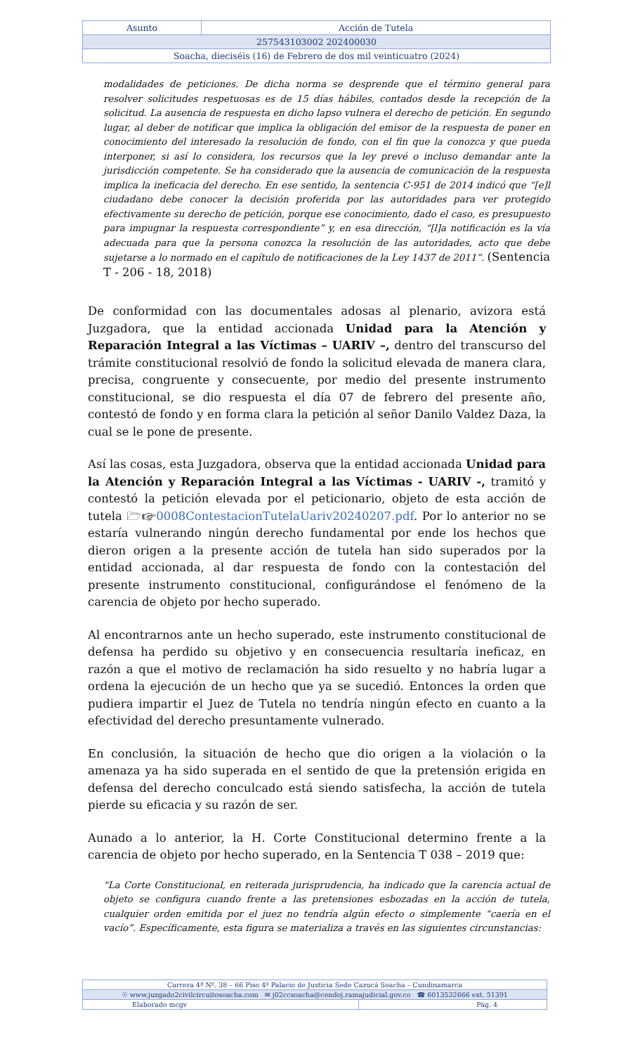| Asunto | Acción de Tutela |
| 257543103002 202400030 | |
| Soacha, dieciséis (16) de Febrero de dos mil veinticuatro (2024) | |
modalidades de peticiones. De dicha norma se desprende que el término general para resolver solicitudes respetuosas es de 15 días hábiles, contados desde la recepción de la solicitud. La ausencia de respuesta en dicho lapso vulnera el derecho de petición. En segundo lugar, al deber de notificar que implica la obligación del emisor de la respuesta de poner en conocimiento del interesado la resolución de fondo, con el fin que la conozca y que pueda interponer, si así lo considera, los recursos que la ley prevé o incluso demandar ante la jurisdicción competente. Se ha considerado que la ausencia de comunicación de la respuesta implica la ineficacia del derecho. En ese sentido, la sentencia C-951 de 2014 indicó que “[e]l ciudadano debe conocer la decisión proferida por las autoridades para ver protegido efectivamente su derecho de petición, porque ese conocimiento, dado el caso, es presupuesto para impugnar la respuesta correspondiente” y, en esa dirección, “[l]a notificación es la vía adecuada para que la persona conozca la resolución de las autoridades, acto que debe sujetarse a lo normado en el capítulo de notificaciones de la Ley 1437 de 2011”. (Sentencia T - 206 - 18, 2018)
De conformidad con las documentales adosas al plenario, avizora está Juzgadora, que la entidad accionada Unidad para la Atención y Reparación Integral a las Víctimas – UARIV –, dentro del transcurso del trámite constitucional resolvió de fondo la solicitud elevada de manera clara, precisa, congruente y consecuente, por medio del presente instrumento constitucional, se dio respuesta el día 07 de febrero del presente año, contestó de fondo y en forma clara la petición al señor Danilo Valdez Daza, la cual se le pone de presente.
Así las cosas, esta Juzgadora, observa que la entidad accionada Unidad para la Atención y Reparación Integral a las Víctimas - UARIV -, tramitó y contestó la petición elevada por el peticionario, objeto de esta acción de tutela 🗁☞0008ContestacionTutelaUariv20240207.pdf. Por lo anterior no se estaría vulnerando ningún derecho fundamental por ende los hechos que dieron origen a la presente acción de tutela han sido superados por la entidad accionada, al dar respuesta de fondo con la contestación del presente instrumento constitucional, configurándose el fenómeno de la carencia de objeto por hecho superado.
Al encontrarnos ante un hecho superado, este instrumento constitucional de defensa ha perdido su objetivo y en consecuencia resultaría ineficaz, en razón a que el motivo de reclamación ha sido resuelto y no habría lugar a ordena la ejecución de un hecho que ya se sucedió. Entonces la orden que pudiera impartir el Juez de Tutela no tendría ningún efecto en cuanto a la efectividad del derecho presuntamente vulnerado.
En conclusión, la situación de hecho que dio origen a la violación o la amenaza ya ha sido superada en el sentido de que la pretensión erigida en defensa del derecho conculcado está siendo satisfecha, la acción de tutela pierde su eficacia y su razón de ser.
Aunado a lo anterior, la H. Corte Constitucional determino frente a la carencia de objeto por hecho superado, en la Sentencia T 038 – 2019 que:
“La Corte Constitucional, en reiterada jurisprudencia, ha indicado que la carencia actual de objeto se configura cuando frente a las pretensiones esbozadas en la acción de tutela, cualquier orden emitida por el juez no tendría algún efecto o simplemente “caería en el vacío”. Específicamente, esta figura se materializa a través en las siguientes circunstancias:
| Carrera 4ª Nº. 38 – 66 Piso 4º Palacio de Justicia Sede Cazucá Soacha – Cundinamarca | |
| ☉ www.juzgado2civilcircuitosoacha.com ✉ j02ccsoacha@cendoj.ramajudicial.gov.co ☎ 6013532666 ext. 51391 | |
| Elaborado mcgv | Pág. 4 |